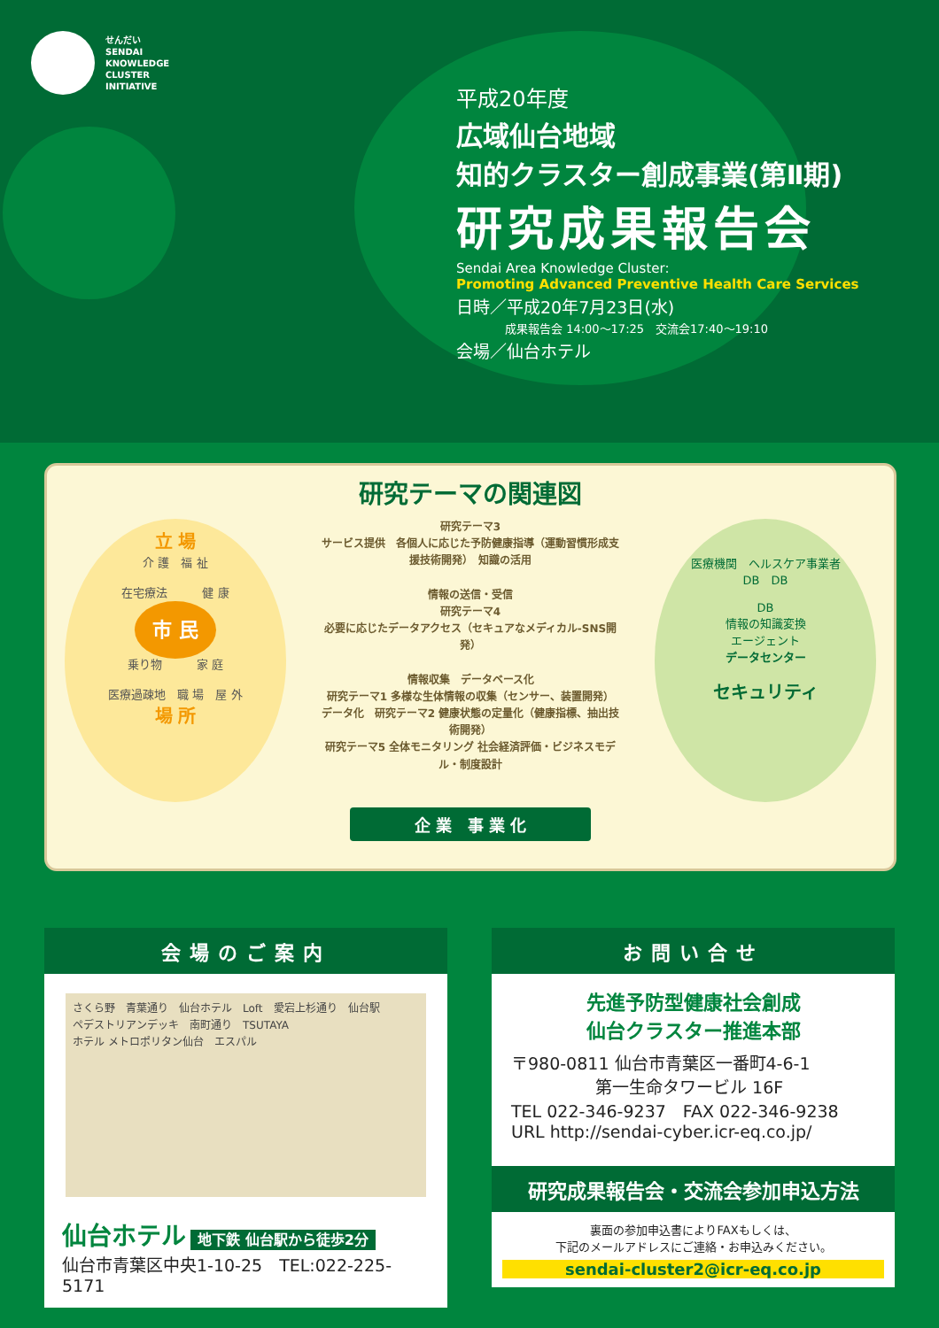せんだい
SENDAI
KNOWLEDGE
CLUSTER
INITIATIVE
平成20年度
広域仙台地域
知的クラスター創成事業(第Ⅱ期)
研究成果報告会
Sendai Area Knowledge Cluster:
Promoting Advanced Preventive Health Care Services
日時／平成20年7月23日(水)
成果報告会 14:00～17:25　交流会17:40～19:10
会場／仙台ホテル
研究テーマの関連図
立 場
介 護　福 祉
在宅療法　　　健 康
市 民
乗り物　　　家 庭
医療過疎地　職 場　屋 外
場 所
研究テーマ3
サービス提供　各個人に応じた予防健康指導（運動習慣形成支援技術開発）　知識の活用
情報の送信・受信
研究テーマ4
必要に応じたデータアクセス（セキュアなメディカル-SNS開発）
情報収集　データベース化
研究テーマ1 多様な生体情報の収集（センサー、装置開発）　データ化　研究テーマ2 健康状態の定量化（健康指標、抽出技術開発）
研究テーマ5 全体モニタリング 社会経済評価・ビジネスモデル・制度設計
医療機関　ヘルスケア事業者
DB　DB
DB
情報の知識変換
エージェント
データセンター
セキュリティ
企 業　事 業 化
会場のご案内
さくら野　青葉通り　仙台ホテル　Loft　愛宕上杉通り　仙台駅
ペデストリアンデッキ　南町通り　TSUTAYA
ホテル メトロポリタン仙台　エスパル
仙台ホテル 地下鉄 仙台駅から徒歩2分
仙台市青葉区中央1-10-25　TEL:022-225-5171
お問い合せ
先進予防型健康社会創成
仙台クラスター推進本部
〒980-0811 仙台市青葉区一番町4-6-1
　　　　　第一生命タワービル 16F
TEL 022-346-9237　FAX 022-346-9238
URL http://sendai-cyber.icr-eq.co.jp/
研究成果報告会・交流会参加申込方法
裏面の参加申込書によりFAXもしくは、
下記のメールアドレスにご連絡・お申込みください。
sendai-cluster2@icr-eq.co.jp